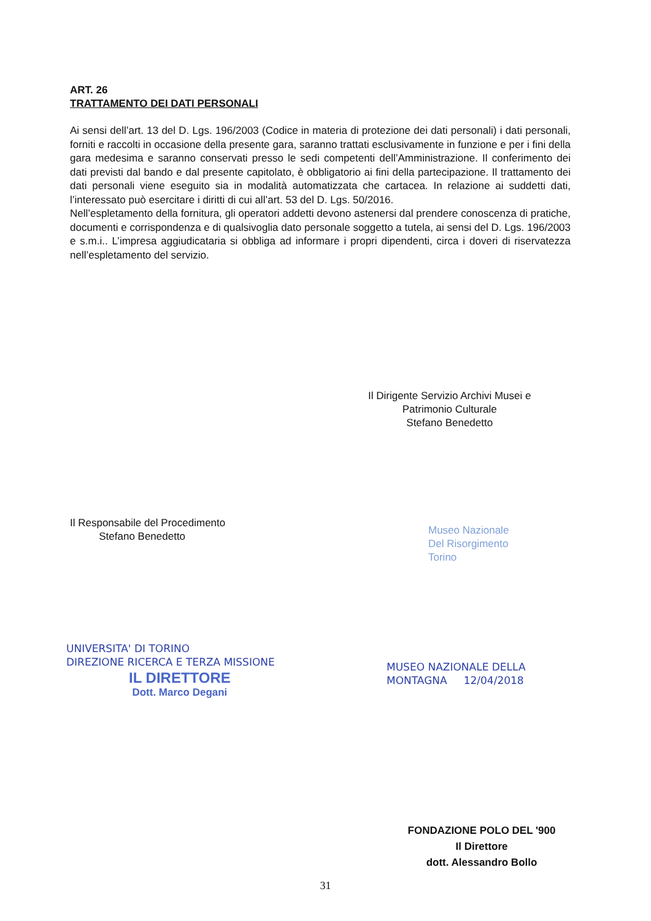ART. 26
TRATTAMENTO DEI DATI PERSONALI
Ai sensi dell’art. 13 del D. Lgs. 196/2003 (Codice in materia di protezione dei dati personali) i dati personali, forniti e raccolti in occasione della presente gara, saranno trattati esclusivamente in funzione e per i fini della gara medesima e saranno conservati presso le sedi competenti dell’Amministrazione. Il conferimento dei dati previsti dal bando e dal presente capitolato, è obbligatorio ai fini della partecipazione. Il trattamento dei dati personali viene eseguito sia in modalità automatizzata che cartacea. In relazione ai suddetti dati, l’interessato può esercitare i diritti di cui all’art. 53 del D. Lgs. 50/2016.
Nell’espletamento della fornitura, gli operatori addetti devono astenersi dal prendere conoscenza di pratiche, documenti e corrispondenza e di qualsivoglia dato personale soggetto a tutela, ai sensi del D. Lgs. 196/2003 e s.m.i.. L’impresa aggiudicataria si obbliga ad informare i propri dipendenti, circa i doveri di riservatezza nell’espletamento del servizio.
Il Dirigente Servizio Archivi Musei e
Patrimonio Culturale
Stefano Benedetto
Il Responsabile del Procedimento
Stefano Benedetto
Museo Nazionale
Del Risorgimento
Torino
UNIVERSITA' DI TORINO
DIREZIONE RICERCA E TERZA MISSIONE
IL DIRETTORE
Dott. Marco Degani
MUSEO NAZIONALE DELLA
MONTAGNA 12/04/2018
FONDAZIONE POLO DEL '900
Il Direttore
dott. Alessandro Bollo
31